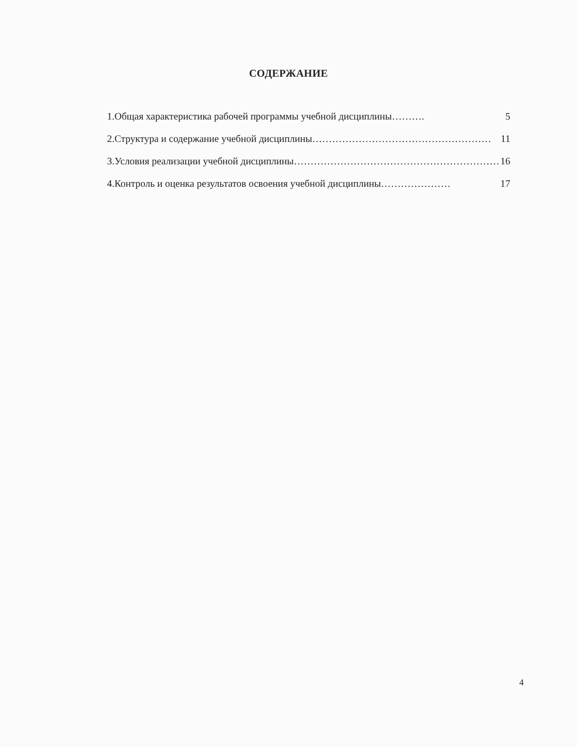СОДЕРЖАНИЕ
1.Общая характеристика рабочей программы учебной дисциплины ………. 5
2.Структура и содержание учебной дисциплины ……………………………………………… 11
3.Условия реализации учебной дисциплины ……………………………………………………… 16
4.Контроль и оценка результатов освоения учебной дисциплины ………………… 17
4